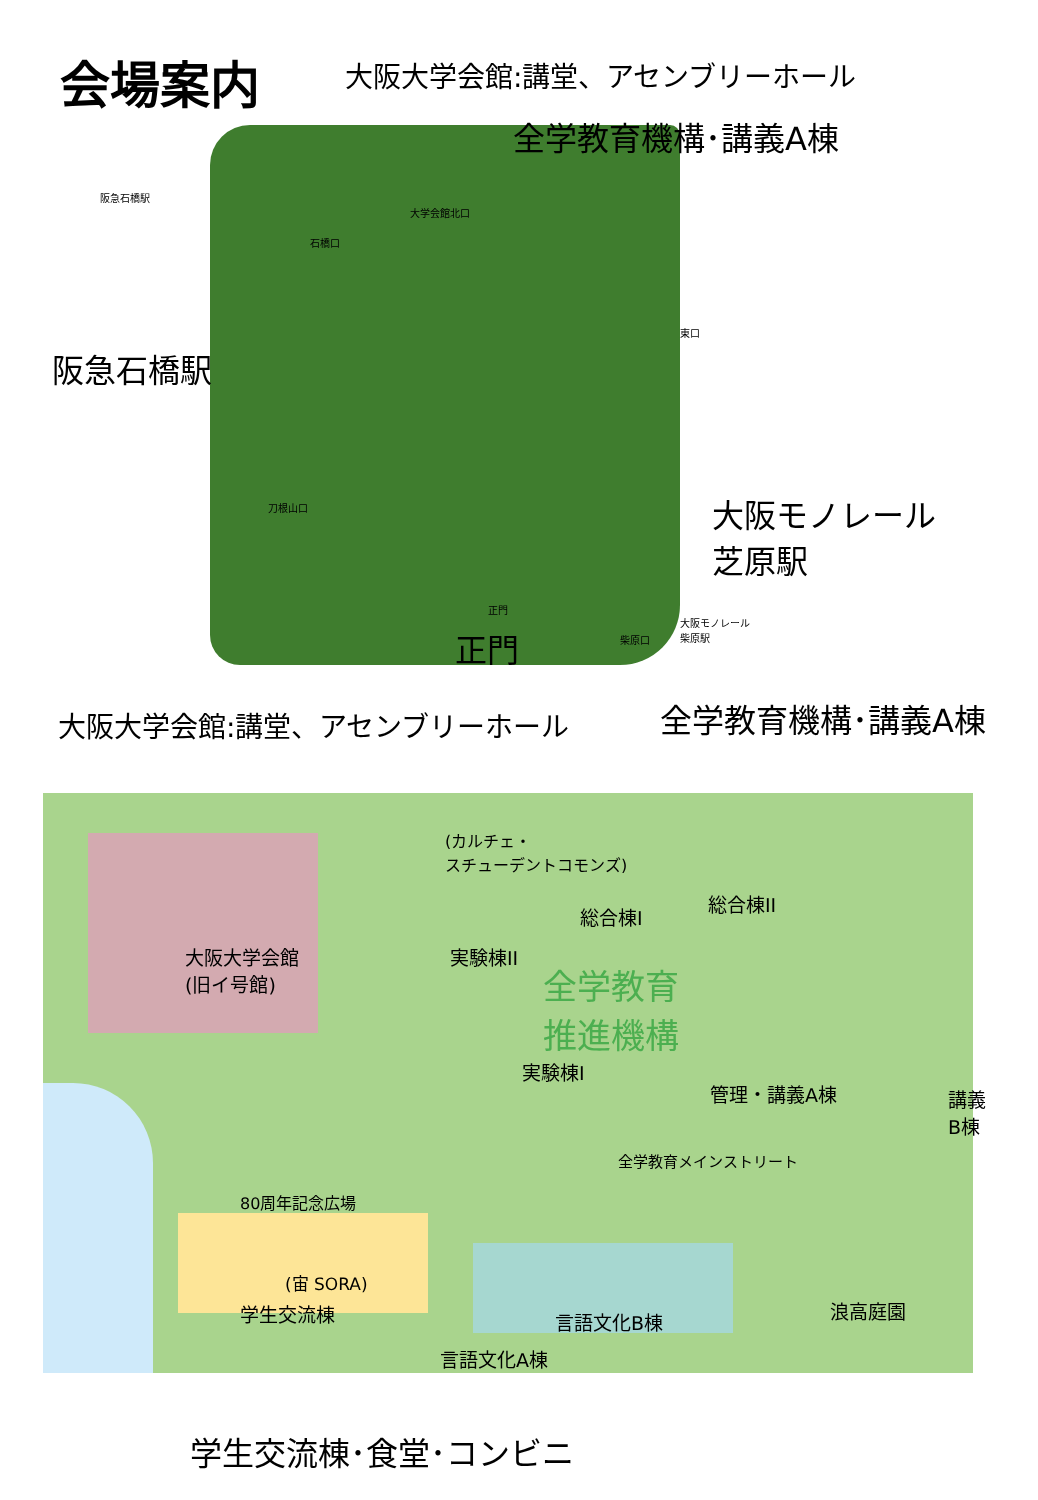会場案内 大阪大学会館:講堂、アセンブリーホール
全学教育機構･講義A棟
阪急石橋駅
大学会館北口
石橋口
東口
阪急石橋駅
刀根山口
大阪モノレール
芝原駅
正門
大阪モノレール
柴原駅
柴原口
正門
大阪大学会館:講堂、アセンブリーホール 全学教育機構･講義A棟
(カルチェ・
スチューデントコモンズ)
総合棟I
総合棟II
大阪大学会館
(旧イ号館)
実験棟II
全学教育
推進機構
実験棟I
管理・講義A棟
講義
B棟
全学教育メインストリート
80周年記念広場
(宙 SORA)
学生交流棟 言語文化B棟 浪高庭園
言語文化A棟
学生交流棟･食堂･コンビニ